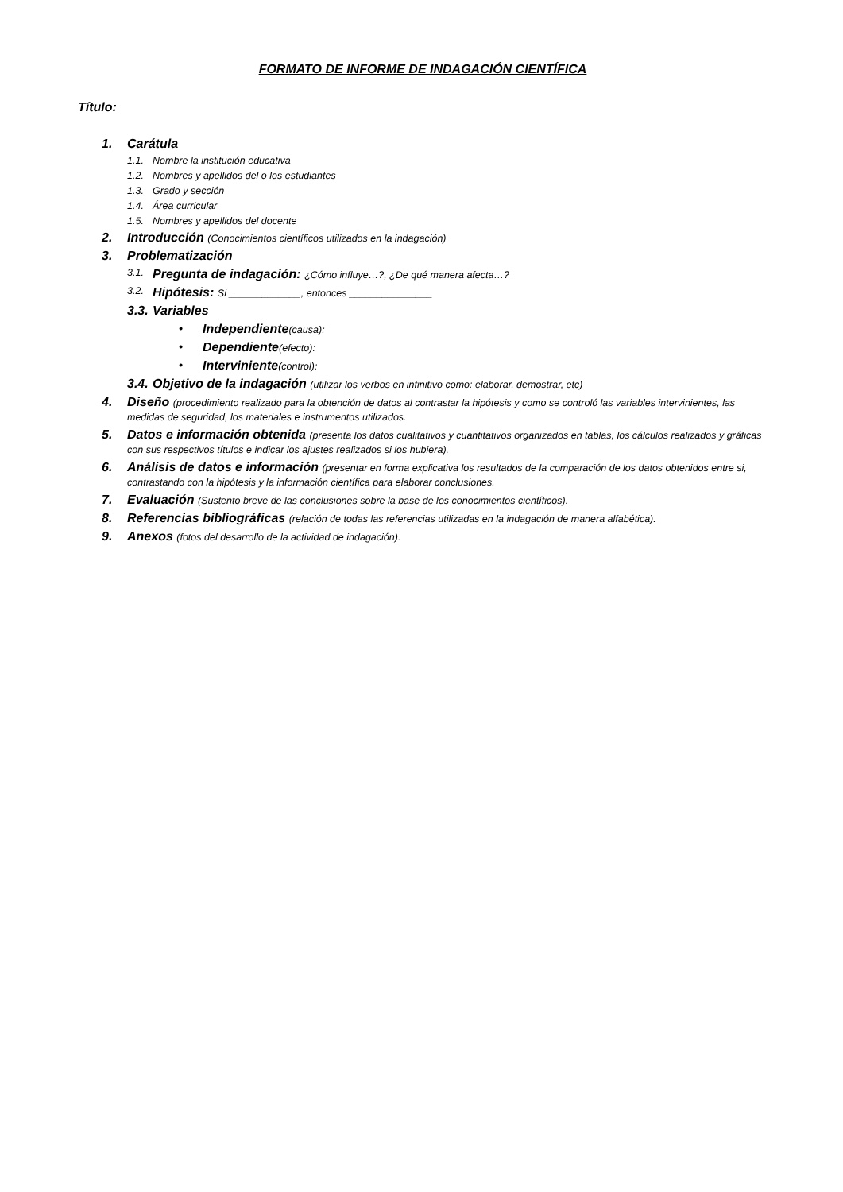FORMATO DE INFORME DE INDAGACIÓN CIENTÍFICA
Título:
1. Carátula
1.1. Nombre la institución educativa
1.2. Nombres y apellidos del o los estudiantes
1.3. Grado y sección
1.4. Área curricular
1.5. Nombres y apellidos del docente
2. Introducción (Conocimientos científicos utilizados en la indagación)
3. Problematización
3.1. Pregunta de indagación: ¿Cómo influye…?, ¿De qué manera afecta…?
3.2. Hipótesis: Si _____________, entonces _______________
3.3. Variables
• Independiente(causa):
• Dependiente(efecto):
• Interviniente(control):
3.4. Objetivo de la indagación (utilizar los verbos en infinitivo como: elaborar, demostrar, etc)
4. Diseño (procedimiento realizado para la obtención de datos al contrastar la hipótesis y como se controló las variables intervinientes, las medidas de seguridad, los materiales e instrumentos utilizados.
5. Datos e información obtenida (presenta los datos cualitativos y cuantitativos organizados en tablas, los cálculos realizados y gráficas con sus respectivos títulos e indicar los ajustes realizados si los hubiera).
6. Análisis de datos e información (presentar en forma explicativa los resultados de la comparación de los datos obtenidos entre si, contrastando con la hipótesis y la información científica para elaborar conclusiones.
7. Evaluación (Sustento breve de las conclusiones sobre la base de los conocimientos científicos).
8. Referencias bibliográficas (relación de todas las referencias utilizadas en la indagación de manera alfabética).
9. Anexos (fotos del desarrollo de la actividad de indagación).